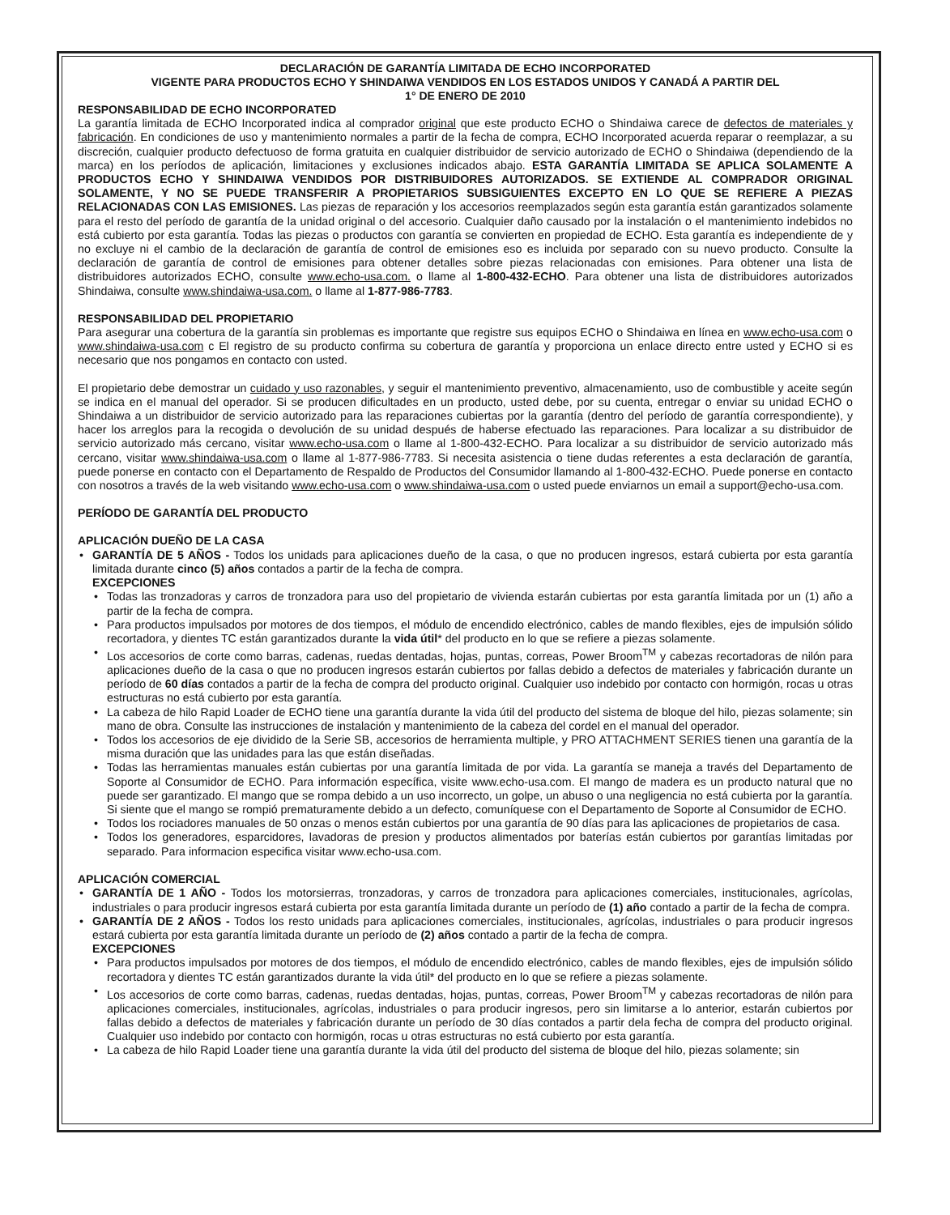DECLARACIÓN DE GARANTÍA LIMITADA DE ECHO INCORPORATED
VIGENTE PARA PRODUCTOS ECHO Y SHINDAIWA VENDIDOS EN LOS ESTADOS UNIDOS Y CANADÁ A PARTIR DEL
1° DE ENERO DE 2010
RESPONSABILIDAD DE ECHO INCORPORATED
La garantía limitada de ECHO Incorporated indica al comprador original que este producto ECHO o Shindaiwa carece de defectos de materiales y fabricación. En condiciones de uso y mantenimiento normales a partir de la fecha de compra, ECHO Incorporated acuerda reparar o reemplazar, a su discreción, cualquier producto defectuoso de forma gratuita en cualquier distribuidor de servicio autorizado de ECHO o Shindaiwa (dependiendo de la marca) en los períodos de aplicación, limitaciones y exclusiones indicados abajo. ESTA GARANTÍA LIMITADA SE APLICA SOLAMENTE A PRODUCTOS ECHO Y SHINDAIWA VENDIDOS POR DISTRIBUIDORES AUTORIZADOS. SE EXTIENDE AL COMPRADOR ORIGINAL SOLAMENTE, Y NO SE PUEDE TRANSFERIR A PROPIETARIOS SUBSIGUIENTES EXCEPTO EN LO QUE SE REFIERE A PIEZAS RELACIONADAS CON LAS EMISIONES. Las piezas de reparación y los accesorios reemplazados según esta garantía están garantizados solamente para el resto del período de garantía de la unidad original o del accesorio. Cualquier daño causado por la instalación o el mantenimiento indebidos no está cubierto por esta garantía. Todas las piezas o productos con garantía se convierten en propiedad de ECHO. Esta garantía es independiente de y no excluye ni el cambio de la declaración de garantía de control de emisiones eso es incluida por separado con su nuevo producto. Consulte la declaración de garantía de control de emisiones para obtener detalles sobre piezas relacionadas con emisiones. Para obtener una lista de distribuidores autorizados ECHO, consulte www.echo-usa.com. o llame al 1-800-432-ECHO. Para obtener una lista de distribuidores autorizados Shindaiwa, consulte www.shindaiwa-usa.com. o llame al 1-877-986-7783.
RESPONSABILIDAD DEL PROPIETARIO
Para asegurar una cobertura de la garantía sin problemas es importante que registre sus equipos ECHO o Shindaiwa en línea en www.echo-usa.com o www.shindaiwa-usa.com c El registro de su producto confirma su cobertura de garantía y proporciona un enlace directo entre usted y ECHO si es necesario que nos pongamos en contacto con usted.
El propietario debe demostrar un cuidado y uso razonables, y seguir el mantenimiento preventivo, almacenamiento, uso de combustible y aceite según se indica en el manual del operador. Si se producen dificultades en un producto, usted debe, por su cuenta, entregar o enviar su unidad ECHO o Shindaiwa a un distribuidor de servicio autorizado para las reparaciones cubiertas por la garantía (dentro del período de garantía correspondiente), y hacer los arreglos para la recogida o devolución de su unidad después de haberse efectuado las reparaciones. Para localizar a su distribuidor de servicio autorizado más cercano, visitar www.echo-usa.com o llame al 1-800-432-ECHO. Para localizar a su distribuidor de servicio autorizado más cercano, visitar www.shindaiwa-usa.com o llame al 1-877-986-7783. Si necesita asistencia o tiene dudas referentes a esta declaración de garantía, puede ponerse en contacto con el Departamento de Respaldo de Productos del Consumidor llamando al 1-800-432-ECHO. Puede ponerse en contacto con nosotros a través de la web visitando www.echo-usa.com o www.shindaiwa-usa.com o usted puede enviarnos un email a support@echo-usa.com.
PERÍODO DE GARANTÍA DEL PRODUCTO
APLICACIÓN DUEÑO DE LA CASA
• GARANTÍA DE 5 AÑOS - Todos los unidads para aplicaciones dueño de la casa, o que no producen ingresos, estará cubierta por esta garantía limitada durante cinco (5) años contados a partir de la fecha de compra.
EXCEPCIONES
• Todas las tronzadoras y carros de tronzadora para uso del propietario de vivienda estarán cubiertas por esta garantía limitada por un (1) año a partir de la fecha de compra.
• Para productos impulsados por motores de dos tiempos, el módulo de encendido electrónico, cables de mando flexibles, ejes de impulsión sólido recortadora, y dientes TC están garantizados durante la vida útil* del producto en lo que se refiere a piezas solamente.
• Los accesorios de corte como barras, cadenas, ruedas dentadas, hojas, puntas, correas, Power Broom<sup>TM</sup> y cabezas recortadoras de nilón para aplicaciones dueño de la casa o que no producen ingresos estarán cubiertos por fallas debido a defectos de materiales y fabricación durante un período de 60 días contados a partir de la fecha de compra del producto original. Cualquier uso indebido por contacto con hormigón, rocas u otras estructuras no está cubierto por esta garantía.
• La cabeza de hilo Rapid Loader de ECHO tiene una garantía durante la vida útil del producto del sistema de bloque del hilo, piezas solamente; sin mano de obra. Consulte las instrucciones de instalación y mantenimiento de la cabeza del cordel en el manual del operador.
• Todos los accesorios de eje dividido de la Serie SB, accesorios de herramienta multiple, y PRO ATTACHMENT SERIES tienen una garantía de la misma duración que las unidades para las que están diseñadas.
• Todas las herramientas manuales están cubiertas por una garantía limitada de por vida. La garantía se maneja a través del Departamento de Soporte al Consumidor de ECHO. Para información específica, visite www.echo-usa.com. El mango de madera es un producto natural que no puede ser garantizado. El mango que se rompa debido a un uso incorrecto, un golpe, un abuso o una negligencia no está cubierta por la garantía. Si siente que el mango se rompió prematuramente debido a un defecto, comuníquese con el Departamento de Soporte al Consumidor de ECHO.
• Todos los rociadores manuales de 50 onzas o menos están cubiertos por una garantía de 90 días para las aplicaciones de propietarios de casa.
• Todos los generadores, esparcidores, lavadoras de presion y productos alimentados por baterías están cubiertos por garantías limitadas por separado. Para informacion especifica visitar www.echo-usa.com.
APLICACIÓN COMERCIAL
• GARANTÍA DE 1 AÑO - Todos los motorsierras, tronzadoras, y carros de tronzadora para aplicaciones comerciales, institucionales, agrícolas, industriales o para producir ingresos estará cubierta por esta garantía limitada durante un período de (1) año contado a partir de la fecha de compra.
• GARANTÍA DE 2 AÑOS - Todos los resto unidads para aplicaciones comerciales, institucionales, agrícolas, industriales o para producir ingresos estará cubierta por esta garantía limitada durante un período de (2) años contado a partir de la fecha de compra.
EXCEPCIONES
• Para productos impulsados por motores de dos tiempos, el módulo de encendido electrónico, cables de mando flexibles, ejes de impulsión sólido recortadora y dientes TC están garantizados durante la vida útil* del producto en lo que se refiere a piezas solamente.
• Los accesorios de corte como barras, cadenas, ruedas dentadas, hojas, puntas, correas, Power Broom<sup>TM</sup> y cabezas recortadoras de nilón para aplicaciones comerciales, institucionales, agrícolas, industriales o para producir ingresos, pero sin limitarse a lo anterior, estarán cubiertos por fallas debido a defectos de materiales y fabricación durante un período de 30 días contados a partir dela fecha de compra del producto original. Cualquier uso indebido por contacto con hormigón, rocas u otras estructuras no está cubierto por esta garantía.
• La cabeza de hilo Rapid Loader tiene una garantía durante la vida útil del producto del sistema de bloque del hilo, piezas solamente; sin